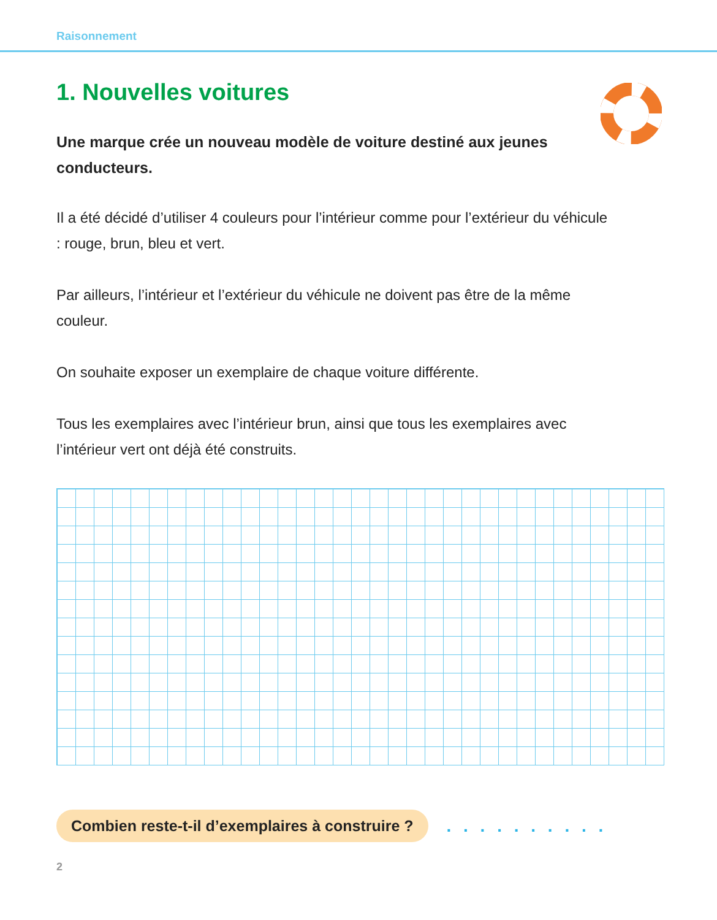Raisonnement
1. Nouvelles voitures
Une marque crée un nouveau modèle de voiture destiné aux jeunes conducteurs.
Il a été décidé d’utiliser 4 couleurs pour l’intérieur comme pour l’extérieur du véhicule : rouge, brun, bleu et vert.
Par ailleurs, l’intérieur et l’extérieur du véhicule ne doivent pas être de la même couleur.
On souhaite exposer un exemplaire de chaque voiture différente.
Tous les exemplaires avec l’intérieur brun, ainsi que tous les exemplaires avec l’intérieur vert ont déjà été construits.
Combien reste-t-il d’exemplaires à construire ? . . . . . . . . . .
2